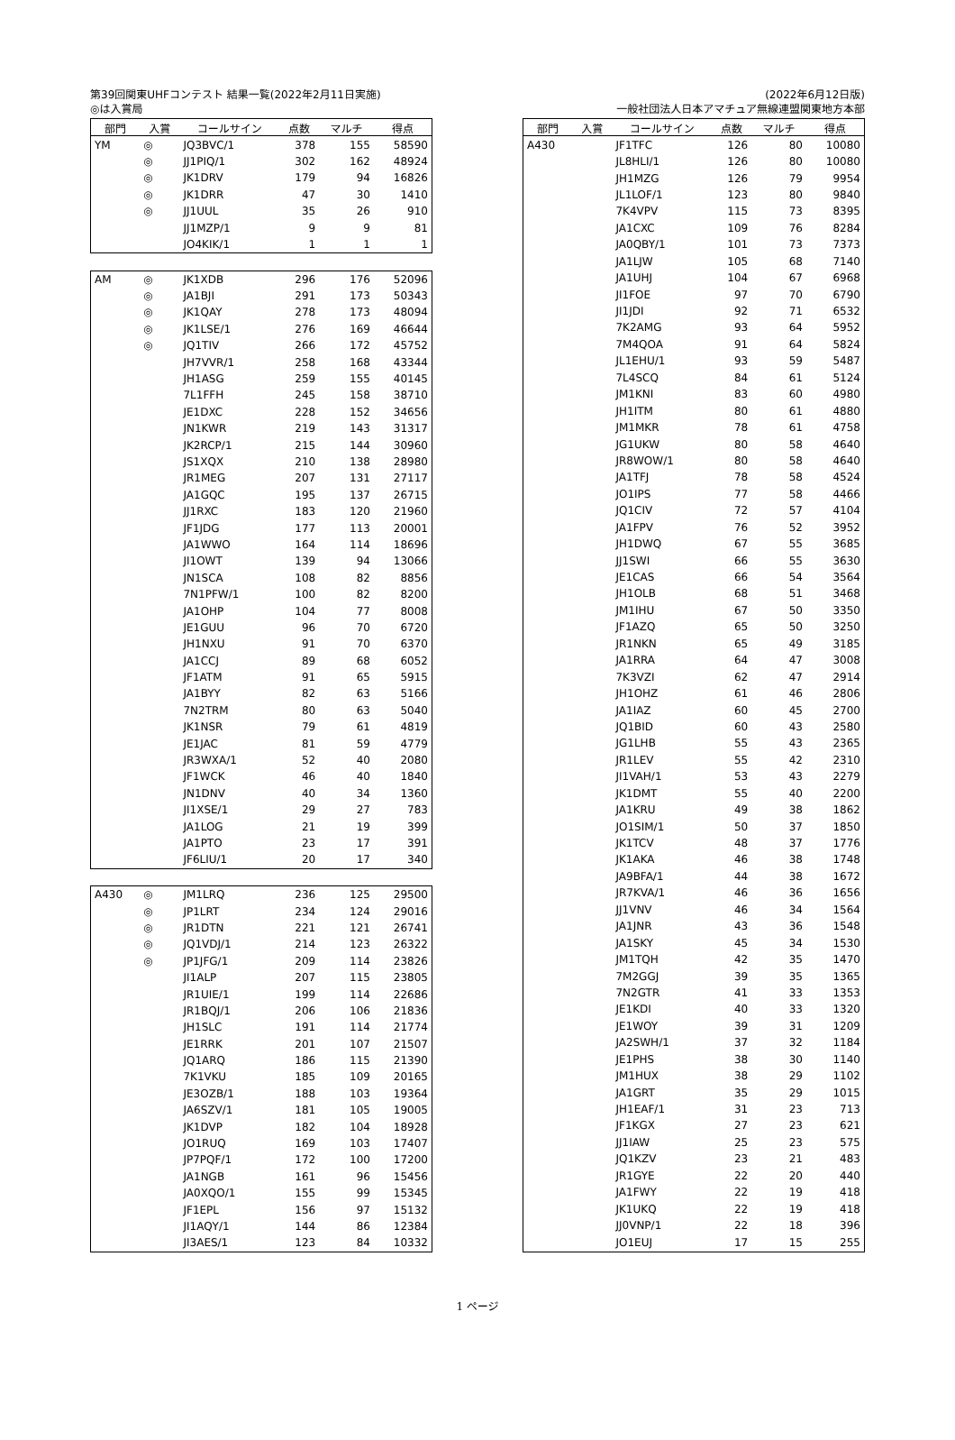第39回関東UHFコンテスト 結果一覧(2022年2月11日実施) (2022年6月12日版)
◎は入賞局 一般社団法人日本アマチュア無線連盟関東地方本部
| 部門 | 入賞 | コールサイン | 点数 | マルチ | 得点 |
| --- | --- | --- | --- | --- | --- |
| YM | ◎ | JQ3BVC/1 | 378 | 155 | 58590 |
| | ◎ | JJ1PIQ/1 | 302 | 162 | 48924 |
| | ◎ | JK1DRV | 179 | 94 | 16826 |
| | ◎ | JK1DRR | 47 | 30 | 1410 |
| | ◎ | JJ1UUL | 35 | 26 | 910 |
| | | JJ1MZP/1 | 9 | 9 | 81 |
| | | JO4KIK/1 | 1 | 1 | 1 |
| AM | ◎ | JK1XDB | 296 | 176 | 52096 |
| | ◎ | JA1BJI | 291 | 173 | 50343 |
| | ◎ | JK1QAY | 278 | 173 | 48094 |
| | ◎ | JK1LSE/1 | 276 | 169 | 46644 |
| | ◎ | JQ1TIV | 266 | 172 | 45752 |
| | | JH7VVR/1 | 258 | 168 | 43344 |
| | | JH1ASG | 259 | 155 | 40145 |
| | | 7L1FFH | 245 | 158 | 38710 |
| | | JE1DXC | 228 | 152 | 34656 |
| | | JN1KWR | 219 | 143 | 31317 |
| | | JK2RCP/1 | 215 | 144 | 30960 |
| | | JS1XQX | 210 | 138 | 28980 |
| | | JR1MEG | 207 | 131 | 27117 |
| | | JA1GQC | 195 | 137 | 26715 |
| | | JJ1RXC | 183 | 120 | 21960 |
| | | JF1JDG | 177 | 113 | 20001 |
| | | JA1WWO | 164 | 114 | 18696 |
| | | JI1OWT | 139 | 94 | 13066 |
| | | JN1SCA | 108 | 82 | 8856 |
| | | 7N1PFW/1 | 100 | 82 | 8200 |
| | | JA1OHP | 104 | 77 | 8008 |
| | | JE1GUU | 96 | 70 | 6720 |
| | | JH1NXU | 91 | 70 | 6370 |
| | | JA1CCJ | 89 | 68 | 6052 |
| | | JF1ATM | 91 | 65 | 5915 |
| | | JA1BYY | 82 | 63 | 5166 |
| | | 7N2TRM | 80 | 63 | 5040 |
| | | JK1NSR | 79 | 61 | 4819 |
| | | JE1JAC | 81 | 59 | 4779 |
| | | JR3WXA/1 | 52 | 40 | 2080 |
| | | JF1WCK | 46 | 40 | 1840 |
| | | JN1DNV | 40 | 34 | 1360 |
| | | JI1XSE/1 | 29 | 27 | 783 |
| | | JA1LOG | 21 | 19 | 399 |
| | | JA1PTO | 23 | 17 | 391 |
| | | JF6LIU/1 | 20 | 17 | 340 |
| A430 | ◎ | JM1LRQ | 236 | 125 | 29500 |
| | ◎ | JP1LRT | 234 | 124 | 29016 |
| | ◎ | JR1DTN | 221 | 121 | 26741 |
| | ◎ | JQ1VDJ/1 | 214 | 123 | 26322 |
| | ◎ | JP1JFG/1 | 209 | 114 | 23826 |
| | | JI1ALP | 207 | 115 | 23805 |
| | | JR1UIE/1 | 199 | 114 | 22686 |
| | | JR1BQJ/1 | 206 | 106 | 21836 |
| | | JH1SLC | 191 | 114 | 21774 |
| | | JE1RRK | 201 | 107 | 21507 |
| | | JQ1ARQ | 186 | 115 | 21390 |
| | | 7K1VKU | 185 | 109 | 20165 |
| | | JE3OZB/1 | 188 | 103 | 19364 |
| | | JA6SZV/1 | 181 | 105 | 19005 |
| | | JK1DVP | 182 | 104 | 18928 |
| | | JO1RUQ | 169 | 103 | 17407 |
| | | JP7PQF/1 | 172 | 100 | 17200 |
| | | JA1NGB | 161 | 96 | 15456 |
| | | JA0XQO/1 | 155 | 99 | 15345 |
| | | JF1EPL | 156 | 97 | 15132 |
| | | JI1AQY/1 | 144 | 86 | 12384 |
| | | JI3AES/1 | 123 | 84 | 10332 |
| 部門 | 入賞 | コールサイン | 点数 | マルチ | 得点 |
| --- | --- | --- | --- | --- | --- |
| A430 | | JF1TFC | 126 | 80 | 10080 |
| | | JL8HLI/1 | 126 | 80 | 10080 |
| | | JH1MZG | 126 | 79 | 9954 |
| | | JL1LOF/1 | 123 | 80 | 9840 |
| | | 7K4VPV | 115 | 73 | 8395 |
| | | JA1CXC | 109 | 76 | 8284 |
| | | JA0QBY/1 | 101 | 73 | 7373 |
| | | JA1LJW | 105 | 68 | 7140 |
| | | JA1UHJ | 104 | 67 | 6968 |
| | | JI1FOE | 97 | 70 | 6790 |
| | | JI1JDI | 92 | 71 | 6532 |
| | | 7K2AMG | 93 | 64 | 5952 |
| | | 7M4QOA | 91 | 64 | 5824 |
| | | JL1EHU/1 | 93 | 59 | 5487 |
| | | 7L4SCQ | 84 | 61 | 5124 |
| | | JM1KNI | 83 | 60 | 4980 |
| | | JH1ITM | 80 | 61 | 4880 |
| | | JM1MKR | 78 | 61 | 4758 |
| | | JG1UKW | 80 | 58 | 4640 |
| | | JR8WOW/1 | 80 | 58 | 4640 |
| | | JA1TFJ | 78 | 58 | 4524 |
| | | JO1IPS | 77 | 58 | 4466 |
| | | JQ1CIV | 72 | 57 | 4104 |
| | | JA1FPV | 76 | 52 | 3952 |
| | | JH1DWQ | 67 | 55 | 3685 |
| | | JJ1SWI | 66 | 55 | 3630 |
| | | JE1CAS | 66 | 54 | 3564 |
| | | JH1OLB | 68 | 51 | 3468 |
| | | JM1IHU | 67 | 50 | 3350 |
| | | JF1AZQ | 65 | 50 | 3250 |
| | | JR1NKN | 65 | 49 | 3185 |
| | | JA1RRA | 64 | 47 | 3008 |
| | | 7K3VZI | 62 | 47 | 2914 |
| | | JH1OHZ | 61 | 46 | 2806 |
| | | JA1IAZ | 60 | 45 | 2700 |
| | | JQ1BID | 60 | 43 | 2580 |
| | | JG1LHB | 55 | 43 | 2365 |
| | | JR1LEV | 55 | 42 | 2310 |
| | | JI1VAH/1 | 53 | 43 | 2279 |
| | | JK1DMT | 55 | 40 | 2200 |
| | | JA1KRU | 49 | 38 | 1862 |
| | | JO1SIM/1 | 50 | 37 | 1850 |
| | | JK1TCV | 48 | 37 | 1776 |
| | | JK1AKA | 46 | 38 | 1748 |
| | | JA9BFA/1 | 44 | 38 | 1672 |
| | | JR7KVA/1 | 46 | 36 | 1656 |
| | | JJ1VNV | 46 | 34 | 1564 |
| | | JA1JNR | 43 | 36 | 1548 |
| | | JA1SKY | 45 | 34 | 1530 |
| | | JM1TQH | 42 | 35 | 1470 |
| | | 7M2GGJ | 39 | 35 | 1365 |
| | | 7N2GTR | 41 | 33 | 1353 |
| | | JE1KDI | 40 | 33 | 1320 |
| | | JE1WOY | 39 | 31 | 1209 |
| | | JA2SWH/1 | 37 | 32 | 1184 |
| | | JE1PHS | 38 | 30 | 1140 |
| | | JM1HUX | 38 | 29 | 1102 |
| | | JA1GRT | 35 | 29 | 1015 |
| | | JH1EAF/1 | 31 | 23 | 713 |
| | | JF1KGX | 27 | 23 | 621 |
| | | JJ1IAW | 25 | 23 | 575 |
| | | JQ1KZV | 23 | 21 | 483 |
| | | JR1GYE | 22 | 20 | 440 |
| | | JA1FWY | 22 | 19 | 418 |
| | | JK1UKQ | 22 | 19 | 418 |
| | | JJ0VNP/1 | 22 | 18 | 396 |
| | | JO1EUJ | 17 | 15 | 255 |
1 ページ